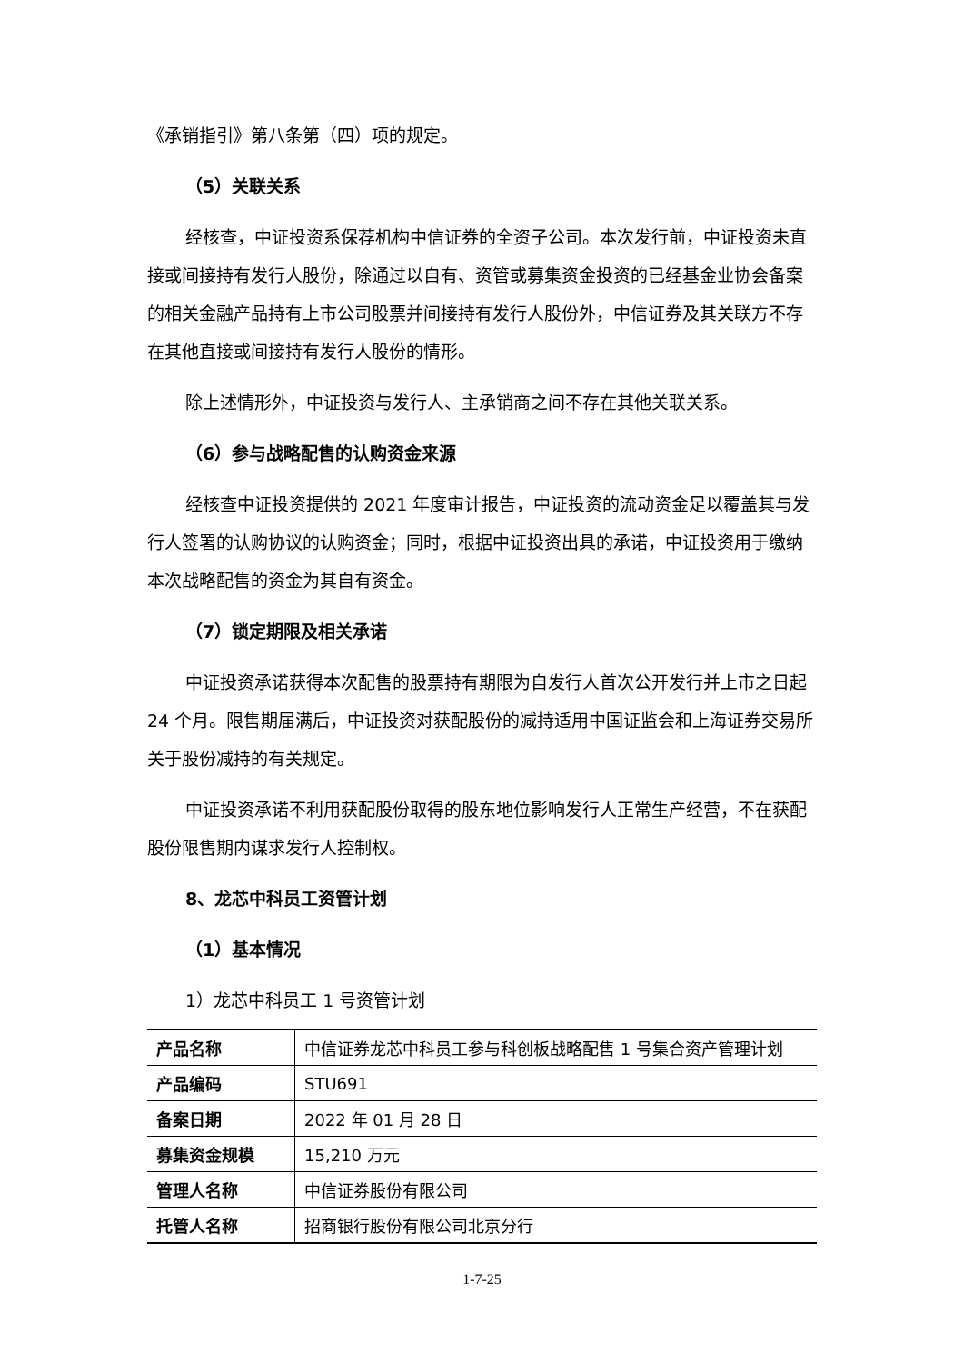《承销指引》第八条第（四）项的规定。
（5）关联关系
经核查，中证投资系保荐机构中信证券的全资子公司。本次发行前，中证投资未直接或间接持有发行人股份，除通过以自有、资管或募集资金投资的已经基金业协会备案的相关金融产品持有上市公司股票并间接持有发行人股份外，中信证券及其关联方不存在其他直接或间接持有发行人股份的情形。
除上述情形外，中证投资与发行人、主承销商之间不存在其他关联关系。
（6）参与战略配售的认购资金来源
经核查中证投资提供的 2021 年度审计报告，中证投资的流动资金足以覆盖其与发行人签署的认购协议的认购资金；同时，根据中证投资出具的承诺，中证投资用于缴纳本次战略配售的资金为其自有资金。
（7）锁定期限及相关承诺
中证投资承诺获得本次配售的股票持有期限为自发行人首次公开发行并上市之日起 24 个月。限售期届满后，中证投资对获配股份的减持适用中国证监会和上海证券交易所关于股份减持的有关规定。
中证投资承诺不利用获配股份取得的股东地位影响发行人正常生产经营，不在获配股份限售期内谋求发行人控制权。
8、龙芯中科员工资管计划
（1）基本情况
1）龙芯中科员工 1 号资管计划
| 产品名称 | 中信证券龙芯中科员工参与科创板战略配售 1 号集合资产管理计划 |
| 产品编码 | STU691 |
| 备案日期 | 2022 年 01 月 28 日 |
| 募集资金规模 | 15,210 万元 |
| 管理人名称 | 中信证券股份有限公司 |
| 托管人名称 | 招商银行股份有限公司北京分行 |
1-7-25